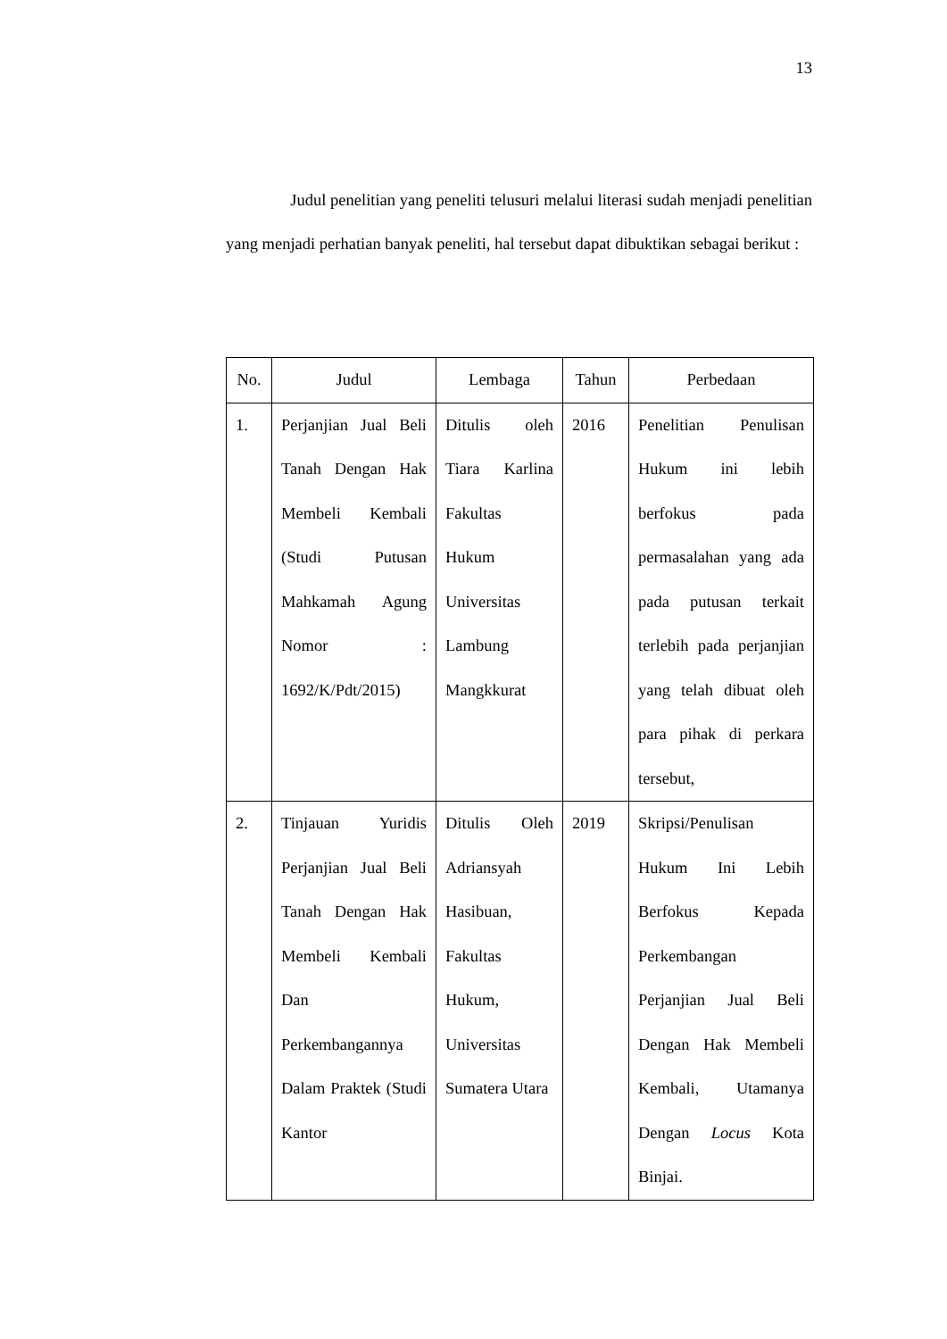13
Judul penelitian yang peneliti telusuri melalui literasi sudah menjadi penelitian yang menjadi perhatian banyak peneliti, hal tersebut dapat dibuktikan sebagai berikut :
| No. | Judul | Lembaga | Tahun | Perbedaan |
| --- | --- | --- | --- | --- |
| 1. | Perjanjian Jual Beli Tanah Dengan Hak Membeli Kembali (Studi Putusan Mahkamah Agung Nomor : 1692/K/Pdt/2015) | Ditulis oleh Tiara Karlina Fakultas Hukum Universitas Lambung Mangkkurat | 2016 | Penelitian Penulisan Hukum ini lebih berfokus pada permasalahan yang ada pada putusan terkait terlebih pada perjanjian yang telah dibuat oleh para pihak di perkara tersebut, |
| 2. | Tinjauan Yuridis Perjanjian Jual Beli Tanah Dengan Hak Membeli Kembali Dan Perkembangannya Dalam Praktek (Studi Kantor | Ditulis Oleh Adriansyah Hasibuan, Fakultas Hukum, Universitas Sumatera Utara | 2019 | Skripsi/Penulisan Hukum Ini Lebih Berfokus Kepada Perkembangan Perjanjian Jual Beli Dengan Hak Membeli Kembali, Utamanya Dengan Locus Kota Binjai. |